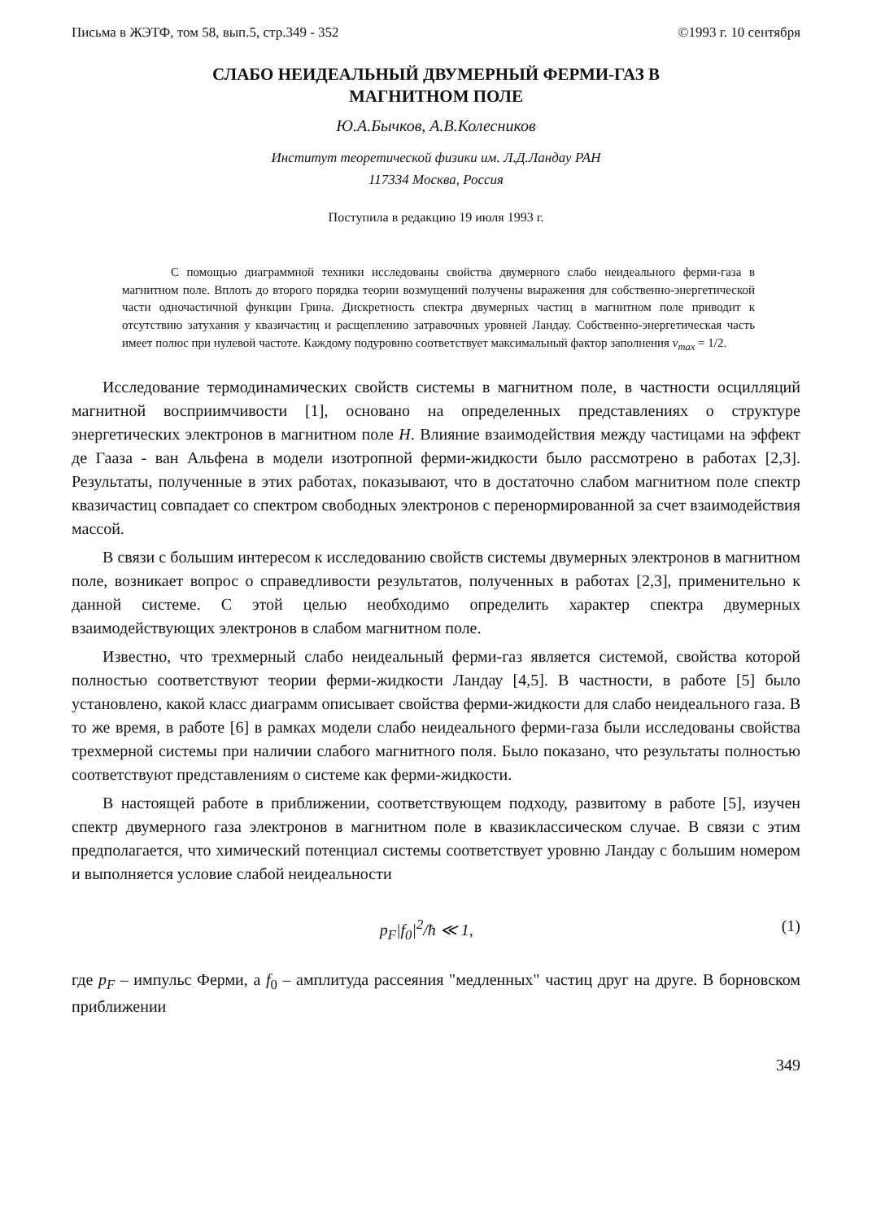Письма в ЖЭТФ, том 58, вып.5, стр.349 - 352 ©1993 г. 10 сентября
СЛАБО НЕИДЕАЛЬНЫЙ ДВУМЕРНЫЙ ФЕРМИ-ГАЗ В
МАГНИТНОМ ПОЛЕ
Ю.А.Бычков, А.В.Колесников
Институт теоретической физики им. Л.Д.Ландау РАН
117334 Москва, Россия
Поступила в редакцию 19 июля 1993 г.
С помощью диаграммной техники исследованы свойства двумерного слабо неидеального ферми-газа в магнитном поле. Вплоть до второго порядка теории возмущений получены выражения для собственно-энергетической части одночастичной функции Грина. Дискретность спектра двумерных частиц в магнитном поле приводит к отсутствию затухания у квазичастиц и расщеплению затравочных уровней Ландау. Собственно-энергетическая часть имеет полюс при нулевой частоте. Каждому подуровню соответствует максимальный фактор заполнения ν<sub>max</sub> = 1/2.
Исследование термодинамических свойств системы в магнитном поле, в частности осцилляций магнитной восприимчивости [1], основано на определенных представлениях о структуре энергетических электронов в магнитном поле H. Влияние взаимодействия между частицами на эффект де Гааза - ван Альфена в модели изотропной ферми-жидкости было рассмотрено в работах [2,3]. Результаты, полученные в этих работах, показывают, что в достаточно слабом магнитном поле спектр квазичастиц совпадает со спектром свободных электронов с перенормированной за счет взаимодействия массой.
В связи с большим интересом к исследованию свойств системы двумерных электронов в магнитном поле, возникает вопрос о справедливости результатов, полученных в работах [2,3], применительно к данной системе. С этой целью необходимо определить характер спектра двумерных взаимодействующих электронов в слабом магнитном поле.
Известно, что трехмерный слабо неидеальный ферми-газ является системой, свойства которой полностью соответствуют теории ферми-жидкости Ландау [4,5]. В частности, в работе [5] было установлено, какой класс диаграмм описывает свойства ферми-жидкости для слабо неидеального газа. В то же время, в работе [6] в рамках модели слабо неидеального ферми-газа были исследованы свойства трехмерной системы при наличии слабого магнитного поля. Было показано, что результаты полностью соответствуют представлениям о системе как ферми-жидкости.
В настоящей работе в приближении, соответствующем подходу, развитому в работе [5], изучен спектр двумерного газа электронов в магнитном поле в квазиклассическом случае. В связи с этим предполагается, что химический потенциал системы соответствует уровню Ландау с большим номером и выполняется условие слабой неидеальности
p<sub>F</sub>|f<sub>0</sub>|<sup>2</sup>/ħ ≪ 1, (1)
где p<sub>F</sub> – импульс Ферми, а f<sub>0</sub> – амплитуда рассеяния "медленных" частиц друг на друге. В борновском приближении
349